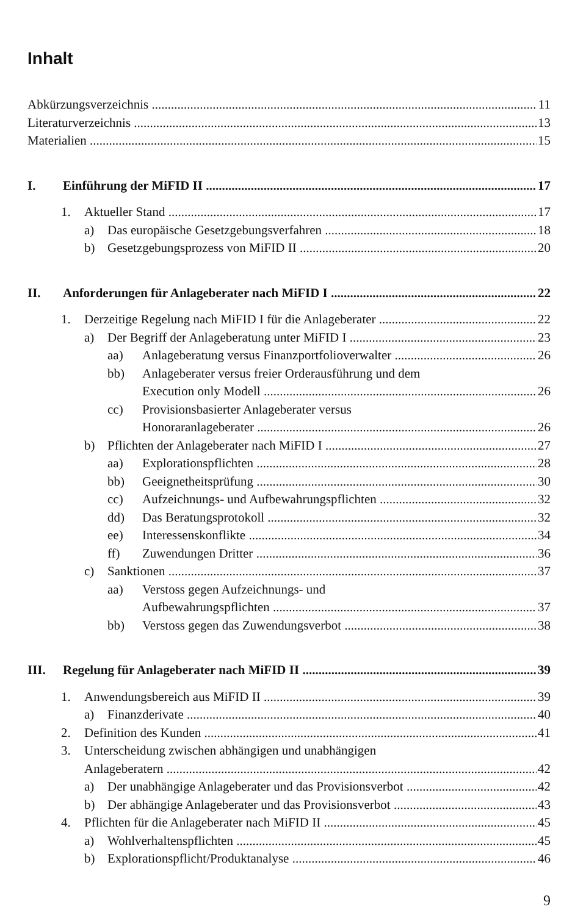Inhalt
Abkürzungsverzeichnis 11
Literaturverzeichnis 13
Materialien 15
I. Einführung der MiFID II 17
1. Aktueller Stand 17
a) Das europäische Gesetzgebungsverfahren 18
b) Gesetzgebungsprozess von MiFID II 20
II. Anforderungen für Anlageberater nach MiFID I 22
1. Derzeitige Regelung nach MiFID I für die Anlageberater 22
a) Der Begriff der Anlageberatung unter MiFID I 23
aa) Anlageberatung versus Finanzportfolioverwalter 26
bb) Anlageberater versus freier Orderausführung und dem
Execution only Modell 26
cc) Provisionsbasierter Anlageberater versus
Honoraranlageberater 26
b) Pflichten der Anlageberater nach MiFID I 27
aa) Explorationspflichten 28
bb) Geeignetheitsprüfung 30
cc) Aufzeichnungs- und Aufbewahrungspflichten 32
dd) Das Beratungsprotokoll 32
ee) Interessenskonflikte 34
ff) Zuwendungen Dritter 36
c) Sanktionen 37
aa) Verstoss gegen Aufzeichnungs- und
Aufbewahrungspflichten 37
bb) Verstoss gegen das Zuwendungsverbot 38
III. Regelung für Anlageberater nach MiFID II 39
1. Anwendungsbereich aus MiFID II 39
a) Finanzderivate 40
2. Definition des Kunden 41
3. Unterscheidung zwischen abhängigen und unabhängigen
Anlageberatern 42
a) Der unabhängige Anlageberater und das Provisionsverbot 42
b) Der abhängige Anlageberater und das Provisionsverbot 43
4. Pflichten für die Anlageberater nach MiFID II 45
a) Wohlverhaltenspflichten 45
b) Explorationspflicht/Produktanalyse 46
9